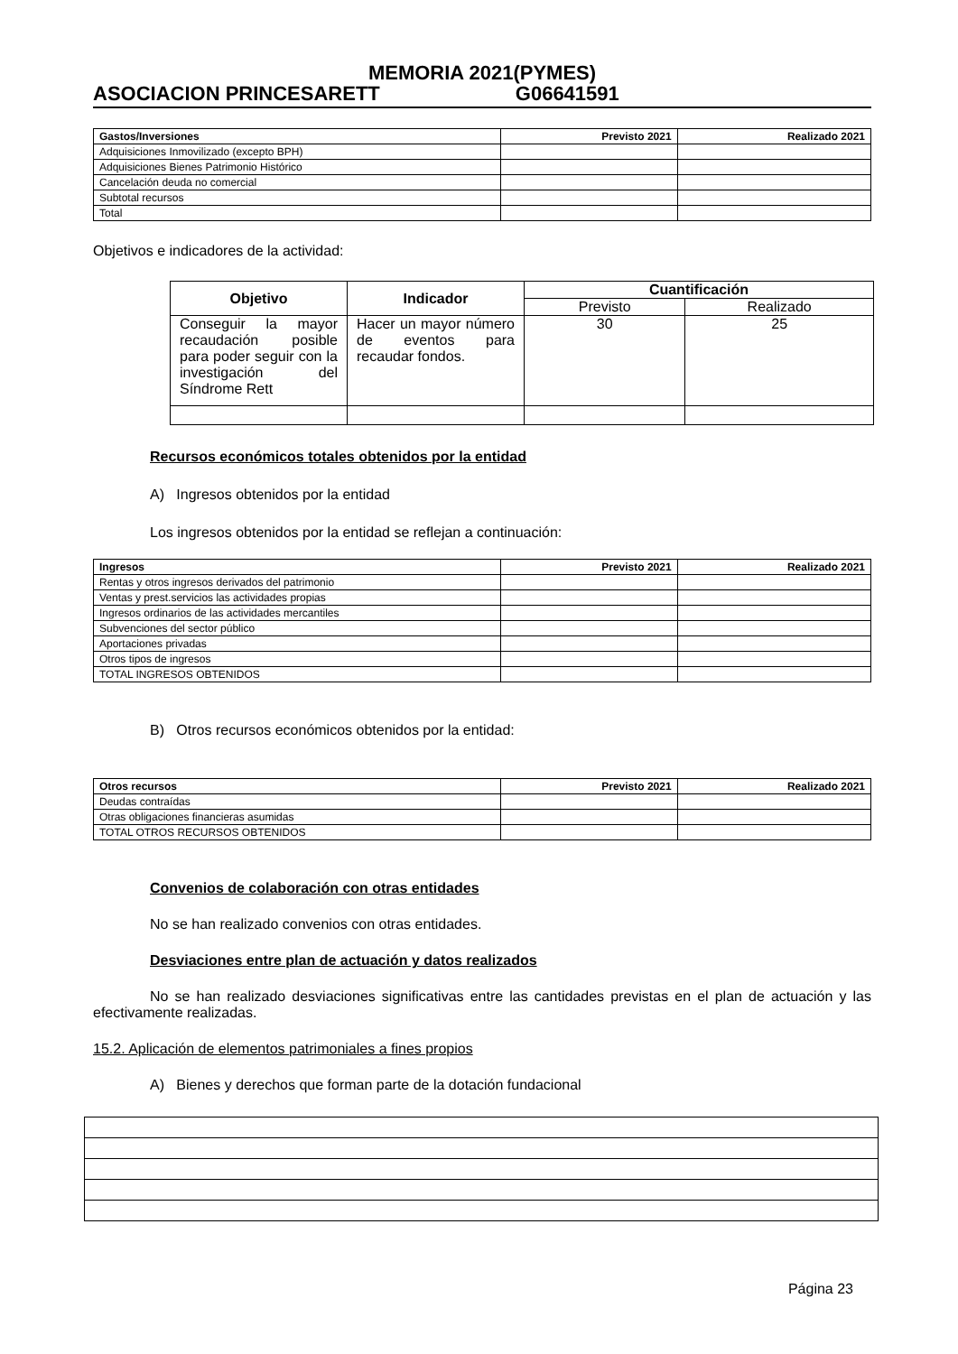MEMORIA 2021(PYMES)
ASOCIACION PRINCESARETT G06641591
| Gastos/Inversiones | Previsto 2021 | Realizado 2021 |
| --- | --- | --- |
| Adquisiciones Inmovilizado (excepto BPH) | | |
| Adquisiciones Bienes Patrimonio Histórico | | |
| Cancelación deuda no comercial | | |
| Subtotal recursos | | |
| Total | | |
Objetivos e indicadores de la actividad:
| Objetivo | Indicador | Cuantificación | |
| --- | --- | --- | --- |
| | | Previsto | Realizado |
| Conseguir la mayor recaudación posible para poder seguir con la investigación del Síndrome Rett | Hacer un mayor número de eventos para recaudar fondos. | 30 | 25 |
Recursos económicos totales obtenidos por la entidad
A) Ingresos obtenidos por la entidad
Los ingresos obtenidos por la entidad se reflejan a continuación:
| Ingresos | Previsto 2021 | Realizado 2021 |
| --- | --- | --- |
| Rentas y otros ingresos derivados del patrimonio | | |
| Ventas y prest.servicios las actividades propias | | |
| Ingresos ordinarios de las actividades mercantiles | | |
| Subvenciones del sector público | | |
| Aportaciones privadas | | |
| Otros tipos de ingresos | | |
| TOTAL INGRESOS OBTENIDOS | | |
B) Otros recursos económicos obtenidos por la entidad:
| Otros recursos | Previsto 2021 | Realizado 2021 |
| --- | --- | --- |
| Deudas contraídas | | |
| Otras obligaciones financieras asumidas | | |
| TOTAL OTROS RECURSOS OBTENIDOS | | |
Convenios de colaboración con otras entidades
No se han realizado convenios con otras entidades.
Desviaciones entre plan de actuación y datos realizados
No se han realizado desviaciones significativas entre las cantidades previstas en el plan de actuación y las efectivamente realizadas.
15.2. Aplicación de elementos patrimoniales a fines propios
A) Bienes y derechos que forman parte de la dotación fundacional
Página 23